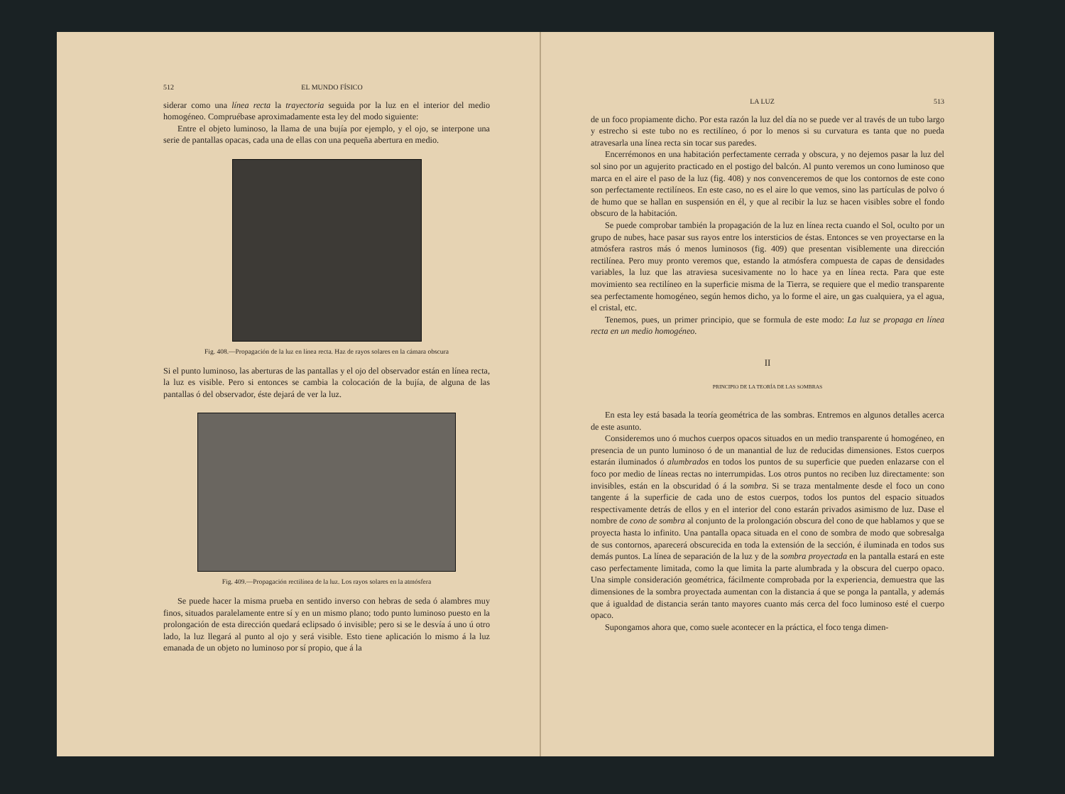512 EL MUNDO FÍSICO
siderar como una línea recta la trayectoria seguida por la luz en el interior del medio homogéneo. Compruébase aproximadamente esta ley del modo siguiente:
Entre el objeto luminoso, la llama de una bujía por ejemplo, y el ojo, se interpone una serie de pantallas opacas, cada una de ellas con una pequeña abertura en medio.
Fig. 408.—Propagación de la luz en línea recta. Haz de rayos solares en la cámara obscura
Si el punto luminoso, las aberturas de las pantallas y el ojo del observador están en línea recta, la luz es visible. Pero si entonces se cambia la colocación de la bujía, de alguna de las pantallas ó del observador, éste dejará de ver la luz.
Fig. 409.—Propagación rectilínea de la luz. Los rayos solares en la atmósfera
Se puede hacer la misma prueba en sentido inverso con hebras de seda ó alambres muy finos, situados paralelamente entre sí y en un mismo plano; todo punto luminoso puesto en la prolongación de esta dirección quedará eclipsado ó invisible; pero si se le desvía á uno ú otro lado, la luz llegará al punto al ojo y será visible. Esto tiene aplicación lo mismo á la luz emanada de un objeto no luminoso por sí propio, que á la
LA LUZ 513
de un foco propiamente dicho. Por esta razón la luz del día no se puede ver al través de un tubo largo y estrecho si este tubo no es rectilíneo, ó por lo menos si su curvatura es tanta que no pueda atravesarla una línea recta sin tocar sus paredes.
Encerrémonos en una habitación perfectamente cerrada y obscura, y no dejemos pasar la luz del sol sino por un agujerito practicado en el postigo del balcón. Al punto veremos un cono luminoso que marca en el aire el paso de la luz (fig. 408) y nos convenceremos de que los contornos de este cono son perfectamente rectilíneos. En este caso, no es el aire lo que vemos, sino las partículas de polvo ó de humo que se hallan en suspensión en él, y que al recibir la luz se hacen visibles sobre el fondo obscuro de la habitación.
Se puede comprobar también la propagación de la luz en línea recta cuando el Sol, oculto por un grupo de nubes, hace pasar sus rayos entre los intersticios de éstas. Entonces se ven proyectarse en la atmósfera rastros más ó menos luminosos (fig. 409) que presentan visiblemente una dirección rectilínea. Pero muy pronto veremos que, estando la atmósfera compuesta de capas de densidades variables, la luz que las atraviesa sucesivamente no lo hace ya en línea recta. Para que este movimiento sea rectilíneo en la superficie misma de la Tierra, se requiere que el medio transparente sea perfectamente homogéneo, según hemos dicho, ya lo forme el aire, un gas cualquiera, ya el agua, el cristal, etc.
Tenemos, pues, un primer principio, que se formula de este modo: La luz se propaga en línea recta en un medio homogéneo.
II
PRINCIPIO DE LA TEORÍA DE LAS SOMBRAS
En esta ley está basada la teoría geométrica de las sombras. Entremos en algunos detalles acerca de este asunto.
Consideremos uno ó muchos cuerpos opacos situados en un medio transparente ú homogéneo, en presencia de un punto luminoso ó de un manantial de luz de reducidas dimensiones. Estos cuerpos estarán iluminados ó alumbrados en todos los puntos de su superficie que pueden enlazarse con el foco por medio de líneas rectas no interrumpidas. Los otros puntos no reciben luz directamente: son invisibles, están en la obscuridad ó á la sombra. Si se traza mentalmente desde el foco un cono tangente á la superficie de cada uno de estos cuerpos, todos los puntos del espacio situados respectivamente detrás de ellos y en el interior del cono estarán privados asimismo de luz. Dase el nombre de cono de sombra al conjunto de la prolongación obscura del cono de que hablamos y que se proyecta hasta lo infinito. Una pantalla opaca situada en el cono de sombra de modo que sobresalga de sus contornos, aparecerá obscurecida en toda la extensión de la sección, é iluminada en todos sus demás puntos. La línea de separación de la luz y de la sombra proyectada en la pantalla estará en este caso perfectamente limitada, como la que limita la parte alumbrada y la obscura del cuerpo opaco. Una simple consideración geométrica, fácilmente comprobada por la experiencia, demuestra que las dimensiones de la sombra proyectada aumentan con la distancia á que se ponga la pantalla, y además que á igualdad de distancia serán tanto mayores cuanto más cerca del foco luminoso esté el cuerpo opaco.
Supongamos ahora que, como suele acontecer en la práctica, el foco tenga dimen-